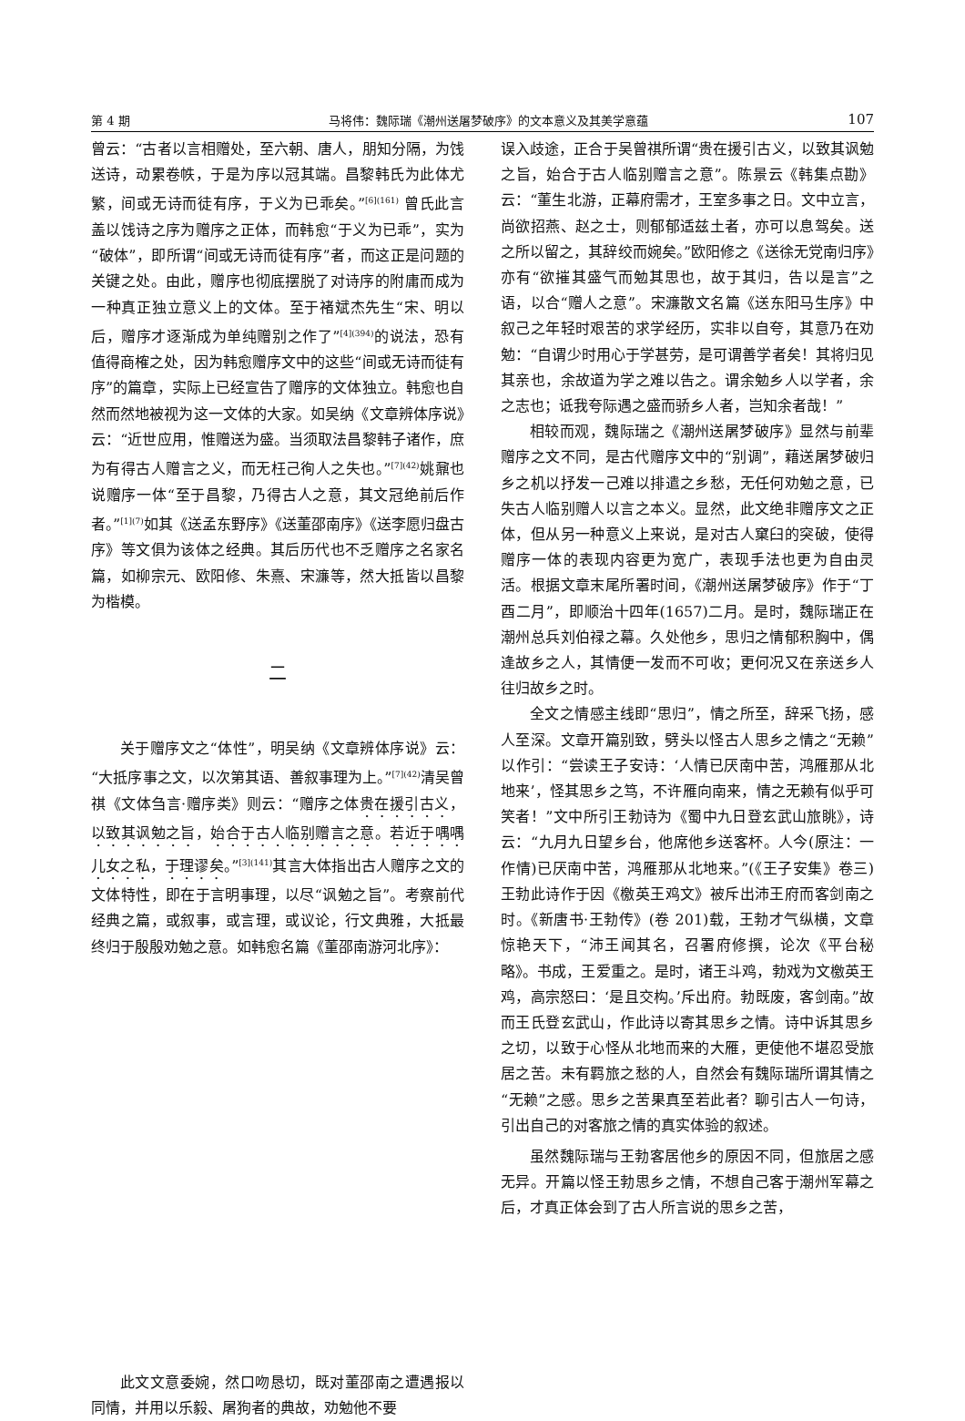第 4 期 马将伟：魏际瑞《潮州送屠梦破序》的文本意义及其美学意蕴 107
曾云：“古者以言相赠处，至六朝、唐人，朋知分隔，为饯送诗，动累卷帙，于是为序以冠其端。昌黎韩氏为此体尤繁，间或无诗而徒有序，于义为已乖矣。”<sup>[6](161)</sup> 曾氏此言盖以饯诗之序为赠序之正体，而韩愈“于义为已乖”，实为“破体”，即所谓“间或无诗而徒有序”者，而这正是问题的关键之处。由此，赠序也彻底摆脱了对诗序的附庸而成为一种真正独立意义上的文体。至于褚斌杰先生“宋、明以后，赠序才逐渐成为单纯赠别之作了”<sup>[4](394)</sup>的说法，恐有值得商榷之处，因为韩愈赠序文中的这些“间或无诗而徒有序”的篇章，实际上已经宣告了赠序的文体独立。韩愈也自然而然地被视为这一文体的大家。如吴纳《文章辨体序说》云：“近世应用，惟赠送为盛。当须取法昌黎韩子诸作，庶为有得古人赠言之义，而无枉己徇人之失也。”<sup>[7](42)</sup>姚鼐也说赠序一体“至于昌黎，乃得古人之意，其文冠绝前后作者。”<sup>[1](7)</sup>如其《送孟东野序》《送董邵南序》《送李愿归盘古序》等文俱为该体之经典。其后历代也不乏赠序之名家名篇，如柳宗元、欧阳修、朱熹、宋濂等，然大抵皆以昌黎为楷模。
二
关于赠序文之“体性”，明吴纳《文章辨体序说》云：“大抵序事之文，以次第其语、善叙事理为上。”<sup>[7](42)</sup>清吴曾祺《文体刍言·赠序类》则云：“赠序之体贵在援引古义，以致其讽勉之旨，始合于古人临别赠言之意。若近于喁喁儿女之私，于理谬矣。”<sup>[3](141)</sup>其言大体指出古人赠序之文的文体特性，即在于言明事理，以尽“讽勉之旨”。考察前代经典之篇，或叙事，或言理，或议论，行文典雅，大抵最终归于殷殷劝勉之意。如韩愈名篇《董邵南游河北序》：
此文文意委婉，然口吻恳切，既对董邵南之遭遇报以同情，并用以乐毅、屠狗者的典故，劝勉他不要
误入歧途，正合于吴曾祺所谓“贵在援引古义，以致其讽勉之旨，始合于古人临别赠言之意”。陈景云《韩集点勘》云：“董生北游，正幕府需才，王室多事之日。文中立言，尚欲招燕、赵之士，则郁郁适兹土者，亦可以息驾矣。送之所以留之，其辞绞而婉矣。”欧阳修之《送徐无党南归序》亦有“欲摧其盛气而勉其思也，故于其归，告以是言”之语，以合“赠人之意”。宋濂散文名篇《送东阳马生序》中叙己之年轻时艰苦的求学经历，实非以自夸，其意乃在劝勉：“自谓少时用心于学甚劳，是可谓善学者矣！其将归见其亲也，余故道为学之难以告之。谓余勉乡人以学者，余之志也；诋我夸际遇之盛而骄乡人者，岂知余者哉！”
相较而观，魏际瑞之《潮州送屠梦破序》显然与前辈赠序之文不同，是古代赠序文中的“别调”，藉送屠梦破归乡之机以抒发一己难以排遣之乡愁，无任何劝勉之意，已失古人临别赠人以言之本义。显然，此文绝非赠序文之正体，但从另一种意义上来说，是对古人窠臼的突破，使得赠序一体的表现内容更为宽广，表现手法也更为自由灵活。根据文章末尾所署时间，《潮州送屠梦破序》作于“丁酉二月”，即顺治十四年(1657)二月。是时，魏际瑞正在潮州总兵刘伯禄之幕。久处他乡，思归之情郁积胸中，偶逢故乡之人，其情便一发而不可收；更何况又在亲送乡人往归故乡之时。
全文之情感主线即“思归”，情之所至，辞采飞扬，感人至深。文章开篇别致，劈头以怪古人思乡之情之“无赖”以作引：“尝读王子安诗：‘人情已厌南中苦，鸿雁那从北地来’，怪其思乡之笃，不许雁向南来，情之无赖有似乎可笑者！”文中所引王勃诗为《蜀中九日登玄武山旅眺》，诗云：“九月九日望乡台，他席他乡送客杯。人今(原注：一作情)已厌南中苦，鸿雁那从北地来。”(《王子安集》卷三)王勃此诗作于因《檄英王鸡文》被斥出沛王府而客剑南之时。《新唐书·王勃传》(卷 201)载，王勃才气纵横，文章惊艳天下，“沛王闻其名，召署府修撰，论次《平台秘略》。书成，王爱重之。是时，诸王斗鸡，勃戏为文檄英王鸡，高宗怒曰：‘是且交构。’斥出府。勃既废，客剑南。”故而王氏登玄武山，作此诗以寄其思乡之情。诗中诉其思乡之切，以致于心怪从北地而来的大雁，更使他不堪忍受旅居之苦。未有羁旅之愁的人，自然会有魏际瑞所谓其情之“无赖”之感。思乡之苦果真至若此者？聊引古人一句诗，引出自己的对客旅之情的真实体验的叙述。
虽然魏际瑞与王勃客居他乡的原因不同，但旅居之感无异。开篇以怪王勃思乡之情，不想自己客于潮州军幕之后，才真正体会到了古人所言说的思乡之苦，